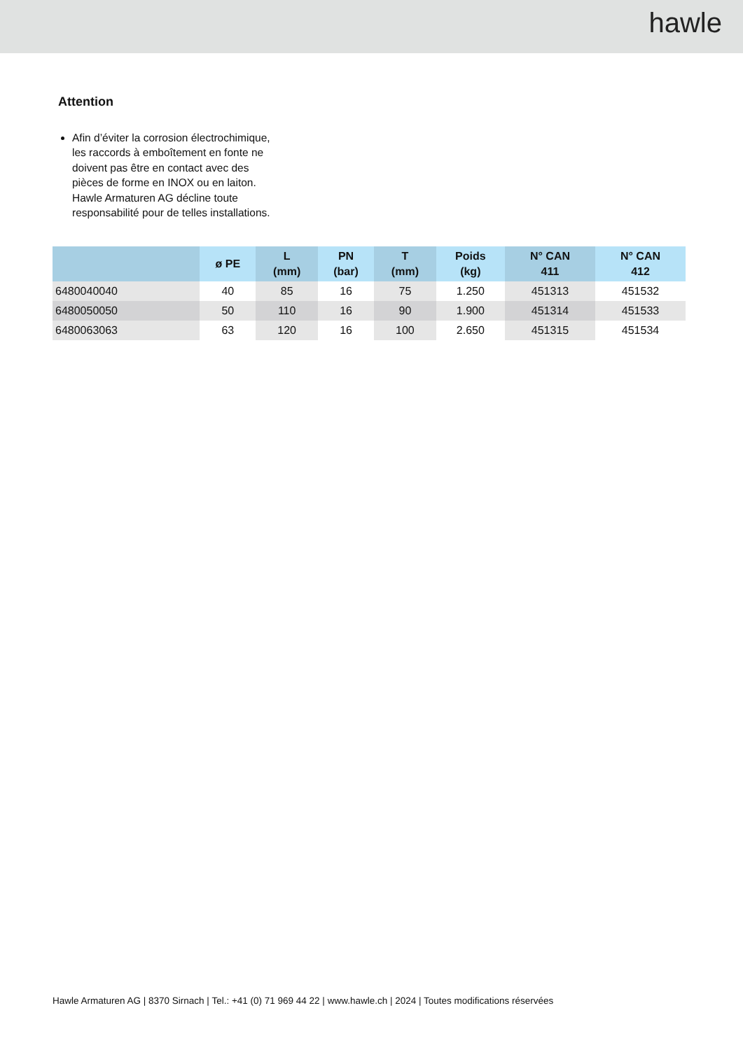hawle
Attention
Afin d’éviter la corrosion électrochimique, les raccords à emboîtement en fonte ne doivent pas être en contact avec des pièces de forme en INOX ou en laiton. Hawle Armaturen AG décline toute responsabilité pour de telles installations.
| | ø PE | L (mm) | PN (bar) | T (mm) | Poids (kg) | N° CAN 411 | N° CAN 412 |
| --- | --- | --- | --- | --- | --- | --- | --- |
| 6480040040 | 40 | 85 | 16 | 75 | 1.250 | 451313 | 451532 |
| 6480050050 | 50 | 110 | 16 | 90 | 1.900 | 451314 | 451533 |
| 6480063063 | 63 | 120 | 16 | 100 | 2.650 | 451315 | 451534 |
Hawle Armaturen AG | 8370 Sirnach | Tel.: +41 (0) 71 969 44 22 | www.hawle.ch | 2024 | Toutes modifications réservées